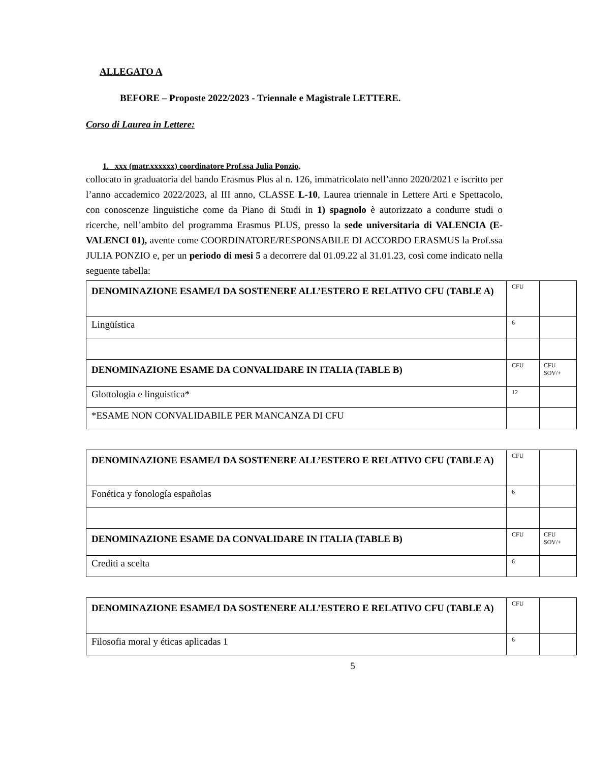ALLEGATO A
BEFORE – Proposte 2022/2023 - Triennale e Magistrale LETTERE.
Corso di Laurea in Lettere:
1. xxx (matr.xxxxxx) coordinatore Prof.ssa Julia Ponzio,
collocato in graduatoria del bando Erasmus Plus al n. 126, immatricolato nell’anno 2020/2021 e iscritto per l’anno accademico 2022/2023, al III anno, CLASSE L-10, Laurea triennale in Lettere Arti e Spettacolo, con conoscenze linguistiche come da Piano di Studi in 1) spagnolo è autorizzato a condurre studi o ricerche, nell’ambito del programma Erasmus PLUS, presso la sede universitaria di VALENCIA (E-VALENCI 01), avente come COORDINATORE/RESPONSABILE DI ACCORDO ERASMUS la Prof.ssa JULIA PONZIO e, per un periodo di mesi 5 a decorrere dal 01.09.22 al 31.01.23, così come indicato nella seguente tabella:
| DENOMINAZIONE ESAME/I DA SOSTENERE ALL’ESTERO E RELATIVO CFU (TABLE A) | CFU | |
| Lingüística | 6 | |
| DENOMINAZIONE ESAME DA CONVALIDARE IN ITALIA (TABLE B) | CFU | CFU SOV/+ |
| Glottologia e linguistica* | 12 | |
| *ESAME NON CONVALIDABILE PER MANCANZA DI CFU | | |
| DENOMINAZIONE ESAME/I DA SOSTENERE ALL’ESTERO E RELATIVO CFU (TABLE A) | CFU | |
| Fonética y fonología españolas | 6 | |
| DENOMINAZIONE ESAME DA CONVALIDARE IN ITALIA (TABLE B) | CFU | CFU SOV/+ |
| Crediti a scelta | 6 | |
| DENOMINAZIONE ESAME/I DA SOSTENERE ALL’ESTERO E RELATIVO CFU (TABLE A) | CFU | |
| Filosofia moral y éticas aplicadas 1 | 6 | |
5